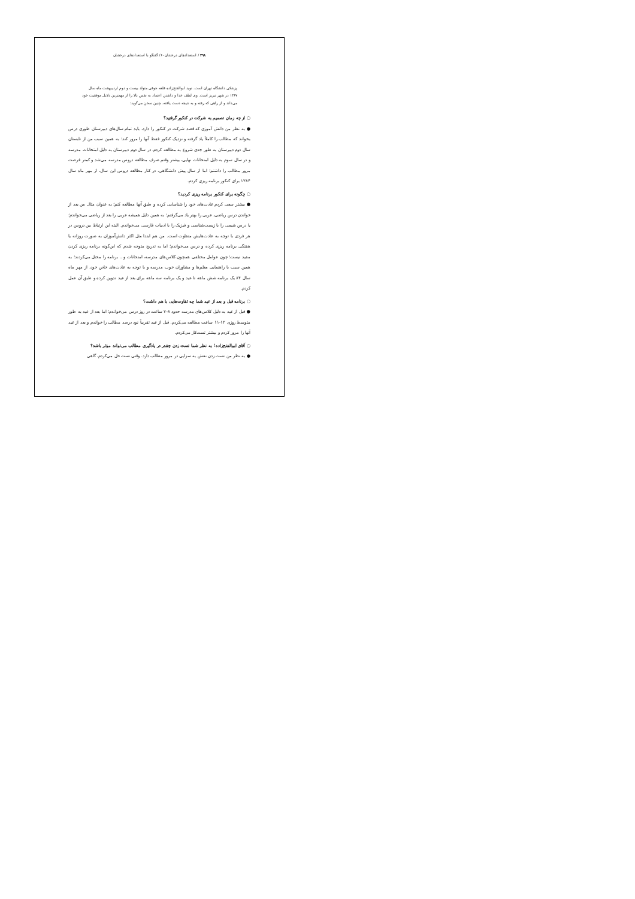۳۹۸ / استعدادهای درخشان ۶۰/ گفتگو با استعدادهای درخشان
پزشکی دانشگاه تهران است. نوید ابوالفتح‌زاده قلعه جوقی متولد بیست و دوم اردیبهشت ماه سال ۱۳۶۷ در شهر تبریز است. وی لطف خدا و داشتن اعتماد به نفس بالا را از مهمترین دلایل موفقیت خود می‌داند و از راهی که رفته و به نتیجه دست یافته، چنین سخن می‌گوید:
○ از چه زمان تصمیم به شرکت در کنکور گرفتید؟
● به نظر من دانش آموزی که قصد شرکت در کنکور را دارد، باید تمام سال‌های دبیرستان طوری درس بخواند که مطالب را کاملاً یاد گرفته و نزدیک کنکور فقط آنها را مرور کند؛ به همین سبب من از تابستان سال دوم دبیرستان به طور جدی شروع به مطالعه کردم. در سال دوم دبیرستان به دلیل امتحانات مدرسه و در سال سوم به دلیل امتحانات نهایی، بیشتر وقتم صرف مطالعه دروس مدرسه می‌شد و کمتر فرصت مرور مطالب را داشتم؛ اما از سال پیش دانشگاهی، در کنار مطالعه دروس این سال، از مهر ماه سال ۱۳۸۴ برای کنکور برنامه ریزی کردم.
○ چگونه برای کنکور برنامه ریزی کردید؟
● بیشتر سعی کردم عادت‌های خود را شناسایی کرده و طبق آنها مطالعه کنم؛ به عنوان مثال من بعد از خواندن درس ریاضی، عربی را بهتر یاد می‌گرفتم؛ به همین دلیل همیشه عربی را بعد از ریاضی می‌خواندم؛ یا درس شیمی را با زیست‌شناسی و فیزیک را با ادبیات فارسی می‌خواندم. البته این ارتباط بین دروس در هر فردی با توجه به عادت‌هایش متفاوت است. من هم ابتدا مثل اکثر دانش‌آموزان به صورت روزانه یا هفتگی برنامه ریزی کرده و درس می‌خواندم؛ اما به تدریج متوجه شدم که این‌گونه برنامه ریزی کردن مفید نیست؛ چون عوامل مختلفی همچون کلاس‌های مدرسه، امتحانات و... برنامه را مختل می‌کردند؛ به همین سبب با راهنمایی معلم‌ها و مشاوران خوب مدرسه و با توجه به عادت‌های خاص خود، از مهر ماه سال ۸۴ یک برنامه شش ماهه تا عید و یک برنامه سه ماهه برای بعد از عید تدوین کرده و طبق آن عمل کردم.
○ برنامه قبل و بعد از عید شما چه تفاوت‌هایی با هم داشت؟
● قبل از عید به دلیل کلاس‌های مدرسه حدود ۸-۷ ساعت در روز درس می‌خواندم؛ اما بعد از عید به طور متوسط روزی ۱۲-۱۱ ساعت مطالعه می‌کردم. قبل از عید تقریباً نود درصد مطالب را خواندم و بعد از عید آنها را مرور کردم و بیشتر تست‌کار می‌کردم.
○ آقای ابوالفتح‌زاده! به نظر شما تست زدن چقدر در یادگیری مطالب می‌تواند مؤثر باشد؟
● به نظر من تست زدن نقش به سزایی در مرور مطالب دارد. وقتی تست حل می‌کردم، گاهی